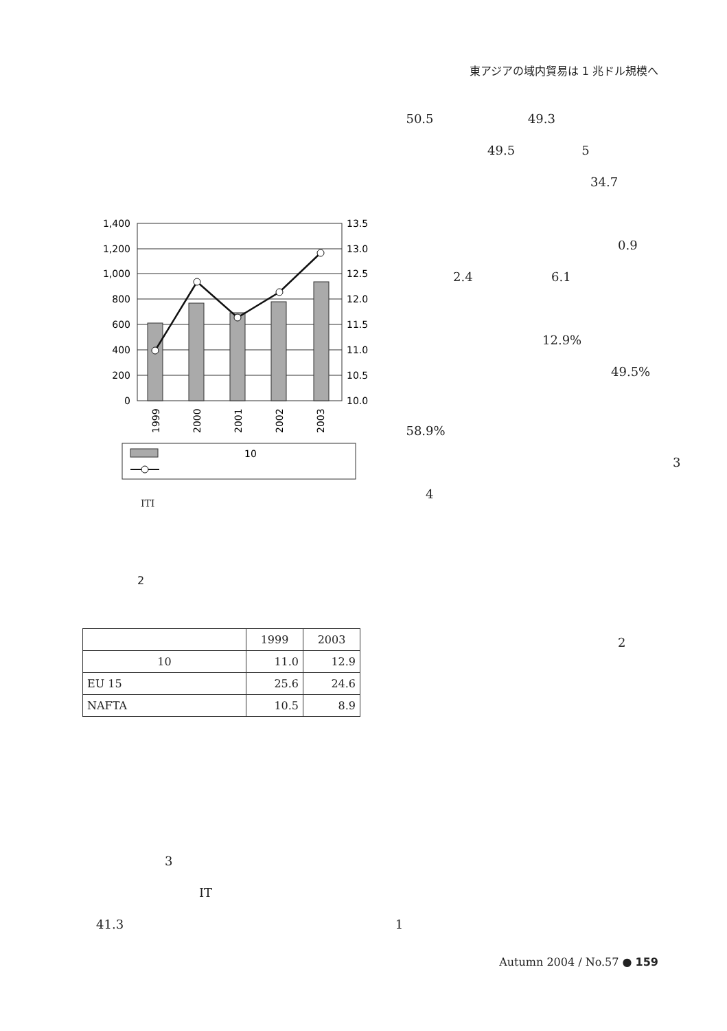東アジアの域内貿易は 1 兆ドル規模へ
50.5 49.3
49.5 5
34.7
0.9
2.4 6.1
12.9%
49.5%
58.9%
3
4
2
1,400
1,200
1,000
800
600
400
200
0
13.5
13.0
12.5
12.0
11.5
11.0
10.5
10.0
1999
2000
2001
2002
2003
10
ITI
2
| | 1999 | 2003 |
| --- | --- | --- |
| 10 | 11.0 | 12.9 |
| EU 15 | 25.6 | 24.6 |
| NAFTA | 10.5 | 8.9 |
3
IT
41.3 1
Autumn 2004 / No.57 ● 159